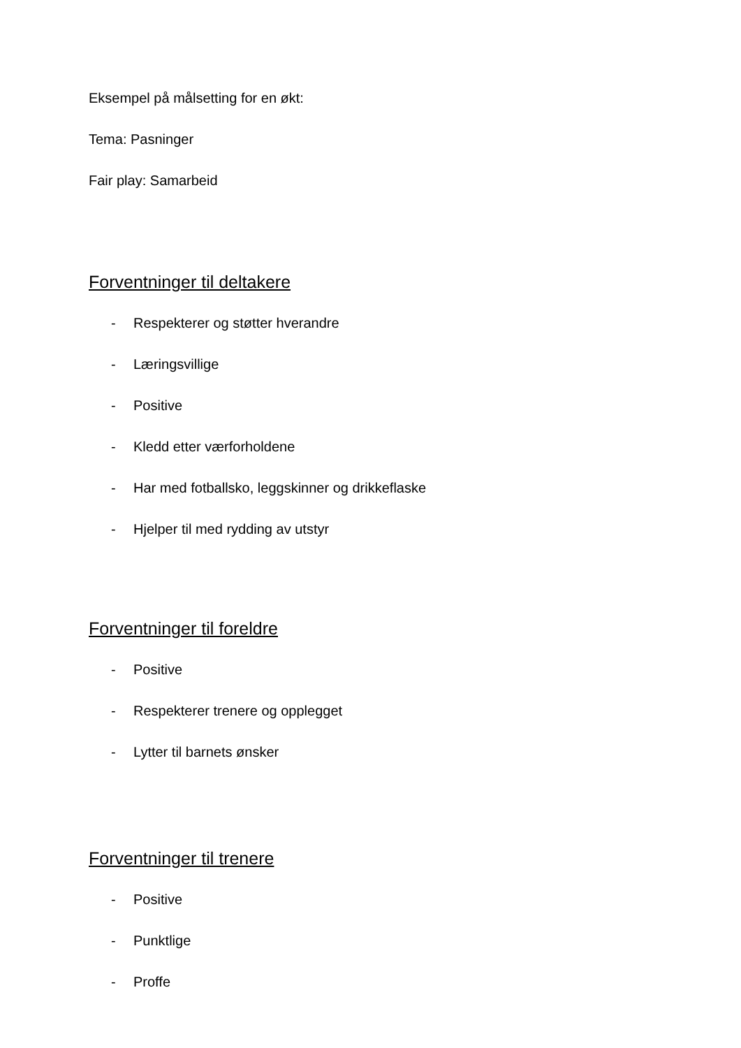Eksempel på målsetting for en økt:
Tema: Pasninger
Fair play: Samarbeid
Forventninger til deltakere
- Respekterer og støtter hverandre
- Læringsvillige
- Positive
- Kledd etter værforholdene
- Har med fotballsko, leggskinner og drikkeflaske
- Hjelper til med rydding av utstyr
Forventninger til foreldre
- Positive
- Respekterer trenere og opplegget
- Lytter til barnets ønsker
Forventninger til trenere
- Positive
- Punktlige
- Proffe